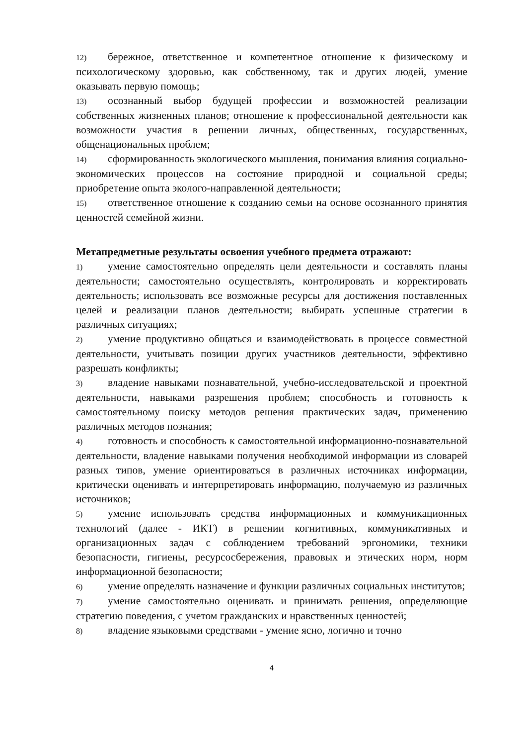12) бережное, ответственное и компетентное отношение к физическому и психологическому здоровью, как собственному, так и других людей, умение оказывать первую помощь;
13) осознанный выбор будущей профессии и возможностей реализации собственных жизненных планов; отношение к профессиональной деятельности как возможности участия в решении личных, общественных, государственных, общенациональных проблем;
14) сформированность экологического мышления, понимания влияния социально- экономических процессов на состояние природной и социальной среды; приобретение опыта эколого-направленной деятельности;
15) ответственное отношение к созданию семьи на основе осознанного принятия ценностей семейной жизни.
Метапредметные результаты освоения учебного предмета отражают:
1) умение самостоятельно определять цели деятельности и составлять планы деятельности; самостоятельно осуществлять, контролировать и корректировать деятельность; использовать все возможные ресурсы для достижения поставленных целей и реализации планов деятельности; выбирать успешные стратегии в различных ситуациях;
2) умение продуктивно общаться и взаимодействовать в процессе совместной деятельности, учитывать позиции других участников деятельности, эффективно разрешать конфликты;
3) владение навыками познавательной, учебно-исследовательской и проектной деятельности, навыками разрешения проблем; способность и готовность к самостоятельному поиску методов решения практических задач, применению различных методов познания;
4) готовность и способность к самостоятельной информационно-познавательной деятельности, владение навыками получения необходимой информации из словарей разных типов, умение ориентироваться в различных источниках информации, критически оценивать и интерпретировать информацию, получаемую из различных источников;
5) умение использовать средства информационных и коммуникационных технологий (далее - ИКТ) в решении когнитивных, коммуникативных и организационных задач с соблюдением требований эргономики, техники безопасности, гигиены, ресурсосбережения, правовых и этических норм, норм информационной безопасности;
6) умение определять назначение и функции различных социальных институтов;
7) умение самостоятельно оценивать и принимать решения, определяющие стратегию поведения, с учетом гражданских и нравственных ценностей;
8) владение языковыми средствами - умение ясно, логично и точно
4